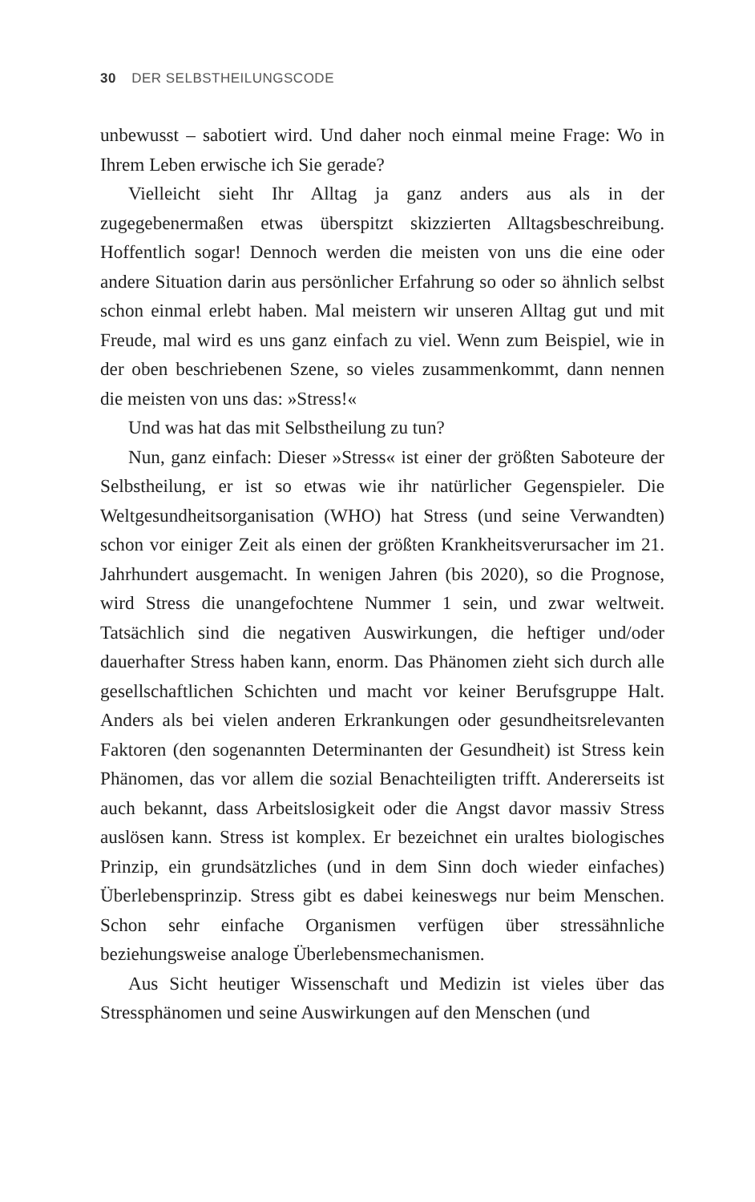30 DER SELBSTHEILUNGSCODE
unbewusst – sabotiert wird. Und daher noch einmal meine Frage: Wo in Ihrem Leben erwische ich Sie gerade?
Vielleicht sieht Ihr Alltag ja ganz anders aus als in der zugegebenermaßen etwas überspitzt skizzierten Alltagsbeschreibung. Hoffentlich sogar! Dennoch werden die meisten von uns die eine oder andere Situation darin aus persönlicher Erfahrung so oder so ähnlich selbst schon einmal erlebt haben. Mal meistern wir unseren Alltag gut und mit Freude, mal wird es uns ganz einfach zu viel. Wenn zum Beispiel, wie in der oben beschriebenen Szene, so vieles zusammenkommt, dann nennen die meisten von uns das: »Stress!«
Und was hat das mit Selbstheilung zu tun?
Nun, ganz einfach: Dieser »Stress« ist einer der größten Saboteure der Selbstheilung, er ist so etwas wie ihr natürlicher Gegenspieler. Die Weltgesundheitsorganisation (WHO) hat Stress (und seine Verwandten) schon vor einiger Zeit als einen der größten Krankheitsverursacher im 21. Jahrhundert ausgemacht. In wenigen Jahren (bis 2020), so die Prognose, wird Stress die unangefochtene Nummer 1 sein, und zwar weltweit. Tatsächlich sind die negativen Auswirkungen, die heftiger und/oder dauerhafter Stress haben kann, enorm. Das Phänomen zieht sich durch alle gesellschaftlichen Schichten und macht vor keiner Berufsgruppe Halt. Anders als bei vielen anderen Erkrankungen oder gesundheitsrelevanten Faktoren (den sogenannten Determinanten der Gesundheit) ist Stress kein Phänomen, das vor allem die sozial Benachteiligten trifft. Andererseits ist auch bekannt, dass Arbeitslosigkeit oder die Angst davor massiv Stress auslösen kann. Stress ist komplex. Er bezeichnet ein uraltes biologisches Prinzip, ein grundsätzliches (und in dem Sinn doch wieder einfaches) Überlebensprinzip. Stress gibt es dabei keineswegs nur beim Menschen. Schon sehr einfache Organismen verfügen über stressähnliche beziehungsweise analoge Überlebensmechanismen.
Aus Sicht heutiger Wissenschaft und Medizin ist vieles über das Stressphänomen und seine Auswirkungen auf den Menschen (und